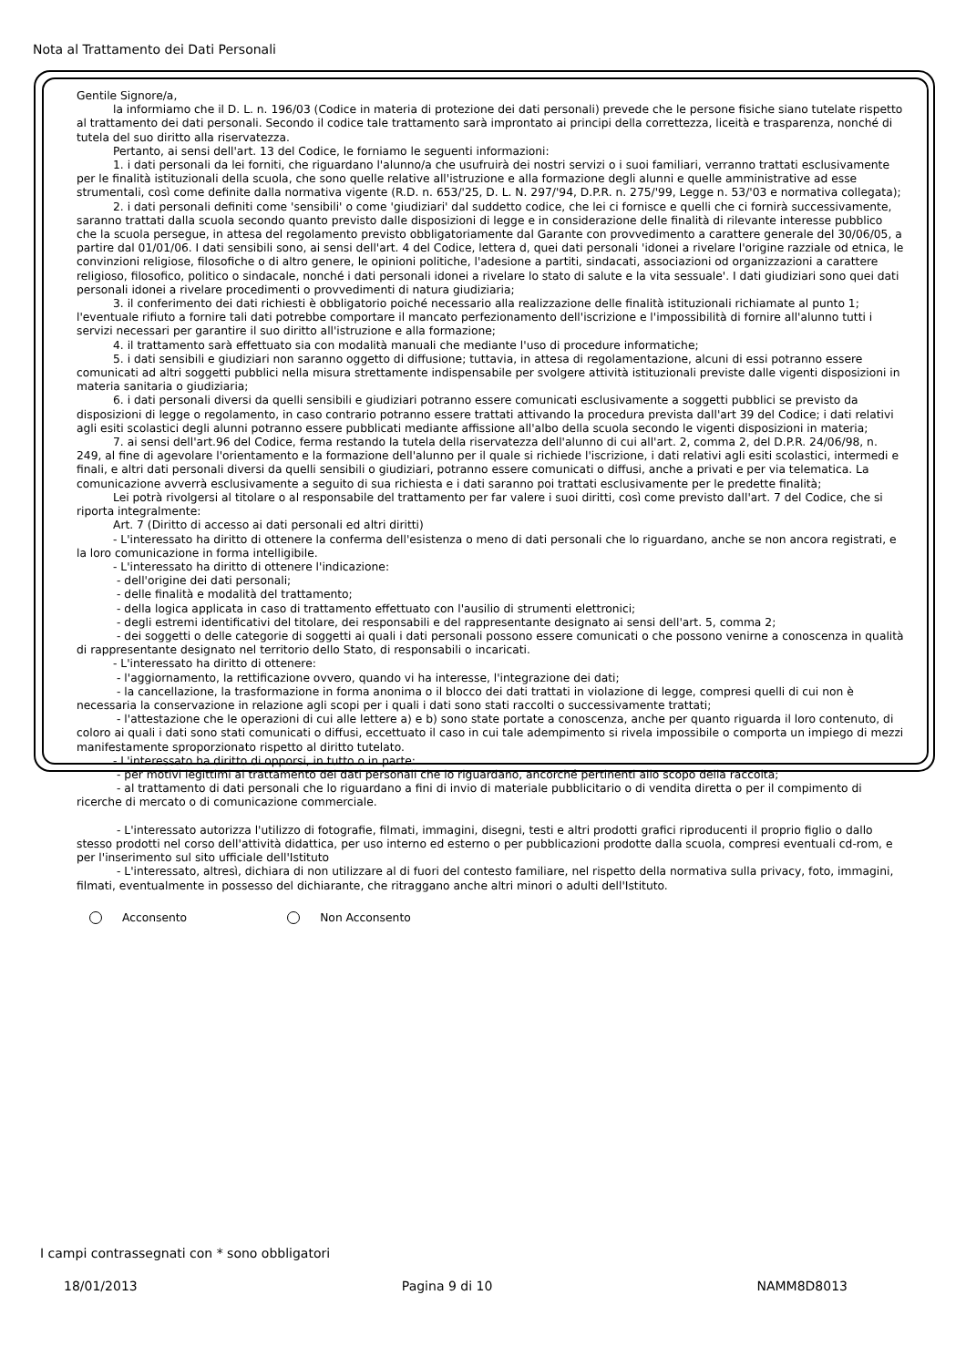Nota al Trattamento dei Dati Personali
Gentile Signore/a,
la informiamo che il D. L. n. 196/03 (Codice in materia di protezione dei dati personali) prevede che le persone fisiche siano tutelate rispetto al trattamento dei dati personali. Secondo il codice tale trattamento sarà improntato ai principi della correttezza, liceità e trasparenza, nonché di tutela del suo diritto alla riservatezza.
Pertanto, ai sensi dell'art. 13 del Codice, le forniamo le seguenti informazioni:
1. i dati personali da lei forniti, che riguardano l'alunno/a che usufruirà dei nostri servizi o i suoi familiari, verranno trattati esclusivamente per le finalità istituzionali della scuola, che sono quelle relative all'istruzione e alla formazione degli alunni e quelle amministrative ad esse strumentali, così come definite dalla normativa vigente (R.D. n. 653/'25, D. L. N. 297/'94, D.P.R. n. 275/'99, Legge n. 53/'03 e normativa collegata);
2. i dati personali definiti come 'sensibili' o come 'giudiziari' dal suddetto codice, che lei ci fornisce e quelli che ci fornirà successivamente, saranno trattati dalla scuola secondo quanto previsto dalle disposizioni di legge e in considerazione delle finalità di rilevante interesse pubblico che la scuola persegue, in attesa del regolamento previsto obbligatoriamente dal Garante con provvedimento a carattere generale del 30/06/05, a partire dal 01/01/06. I dati sensibili sono, ai sensi dell'art. 4 del Codice, lettera d, quei dati personali 'idonei a rivelare l'origine razziale od etnica, le convinzioni religiose, filosofiche o di altro genere, le opinioni politiche, l'adesione a partiti, sindacati, associazioni od organizzazioni a carattere religioso, filosofico, politico o sindacale, nonché i dati personali idonei a rivelare lo stato di salute e la vita sessuale'. I dati giudiziari sono quei dati personali idonei a rivelare procedimenti o provvedimenti di natura giudiziaria;
3. il conferimento dei dati richiesti è obbligatorio poiché necessario alla realizzazione delle finalità istituzionali richiamate al punto 1; l'eventuale rifiuto a fornire tali dati potrebbe comportare il mancato perfezionamento dell'iscrizione e l'impossibilità di fornire all'alunno tutti i servizi necessari per garantire il suo diritto all'istruzione e alla formazione;
4. il trattamento sarà effettuato sia con modalità manuali che mediante l'uso di procedure informatiche;
5. i dati sensibili e giudiziari non saranno oggetto di diffusione; tuttavia, in attesa di regolamentazione, alcuni di essi potranno essere comunicati ad altri soggetti pubblici nella misura strettamente indispensabile per svolgere attività istituzionali previste dalle vigenti disposizioni in materia sanitaria o giudiziaria;
6. i dati personali diversi da quelli sensibili e giudiziari potranno essere comunicati esclusivamente a soggetti pubblici se previsto da disposizioni di legge o regolamento, in caso contrario potranno essere trattati attivando la procedura prevista dall'art 39 del Codice; i dati relativi agli esiti scolastici degli alunni potranno essere pubblicati mediante affissione all'albo della scuola secondo le vigenti disposizioni in materia;
7. ai sensi dell'art.96 del Codice, ferma restando la tutela della riservatezza dell'alunno di cui all'art. 2, comma 2, del D.P.R. 24/06/98, n. 249, al fine di agevolare l'orientamento e la formazione dell'alunno per il quale si richiede l'iscrizione, i dati relativi agli esiti scolastici, intermedi e finali, e altri dati personali diversi da quelli sensibili o giudiziari, potranno essere comunicati o diffusi, anche a privati e per via telematica. La comunicazione avverrà esclusivamente a seguito di sua richiesta e i dati saranno poi trattati esclusivamente per le predette finalità;
Lei potrà rivolgersi al titolare o al responsabile del trattamento per far valere i suoi diritti, così come previsto dall'art. 7 del Codice, che si riporta integralmente:
Art. 7 (Diritto di accesso ai dati personali ed altri diritti)
- L'interessato ha diritto di ottenere la conferma dell'esistenza o meno di dati personali che lo riguardano, anche se non ancora registrati, e la loro comunicazione in forma intelligibile.
- L'interessato ha diritto di ottenere l'indicazione:
- dell'origine dei dati personali;
- delle finalità e modalità del trattamento;
- della logica applicata in caso di trattamento effettuato con l'ausilio di strumenti elettronici;
- degli estremi identificativi del titolare, dei responsabili e del rappresentante designato ai sensi dell'art. 5, comma 2;
- dei soggetti o delle categorie di soggetti ai quali i dati personali possono essere comunicati o che possono venirne a conoscenza in qualità di rappresentante designato nel territorio dello Stato, di responsabili o incaricati.
- L'interessato ha diritto di ottenere:
- l'aggiornamento, la rettificazione ovvero, quando vi ha interesse, l'integrazione dei dati;
- la cancellazione, la trasformazione in forma anonima o il blocco dei dati trattati in violazione di legge, compresi quelli di cui non è necessaria la conservazione in relazione agli scopi per i quali i dati sono stati raccolti o successivamente trattati;
- l'attestazione che le operazioni di cui alle lettere a) e b) sono state portate a conoscenza, anche per quanto riguarda il loro contenuto, di coloro ai quali i dati sono stati comunicati o diffusi, eccettuato il caso in cui tale adempimento si rivela impossibile o comporta un impiego di mezzi manifestamente sproporzionato rispetto al diritto tutelato.
- L'interessato ha diritto di opporsi, in tutto o in parte:
- per motivi legittimi al trattamento dei dati personali che lo riguardano, ancorché pertinenti allo scopo della raccolta;
- al trattamento di dati personali che lo riguardano a fini di invio di materiale pubblicitario o di vendita diretta o per il compimento di ricerche di mercato o di comunicazione commerciale.
- L'interessato autorizza l'utilizzo di fotografie, filmati, immagini, disegni, testi e altri prodotti grafici riproducenti il proprio figlio o dallo stesso prodotti nel corso dell'attività didattica, per uso interno ed esterno o per pubblicazioni prodotte dalla scuola, compresi eventuali cd-rom, e per l'inserimento sul sito ufficiale dell'Istituto
- L'interessato, altresì, dichiara di non utilizzare al di fuori del contesto familiare, nel rispetto della normativa sulla privacy, foto, immagini, filmati, eventualmente in possesso del dichiarante, che ritraggano anche altri minori o adulti dell'Istituto.
Acconsento Non Acconsento
I campi contrassegnati con * sono obbligatori
18/01/2013 Pagina 9 di 10 NAMM8D8013